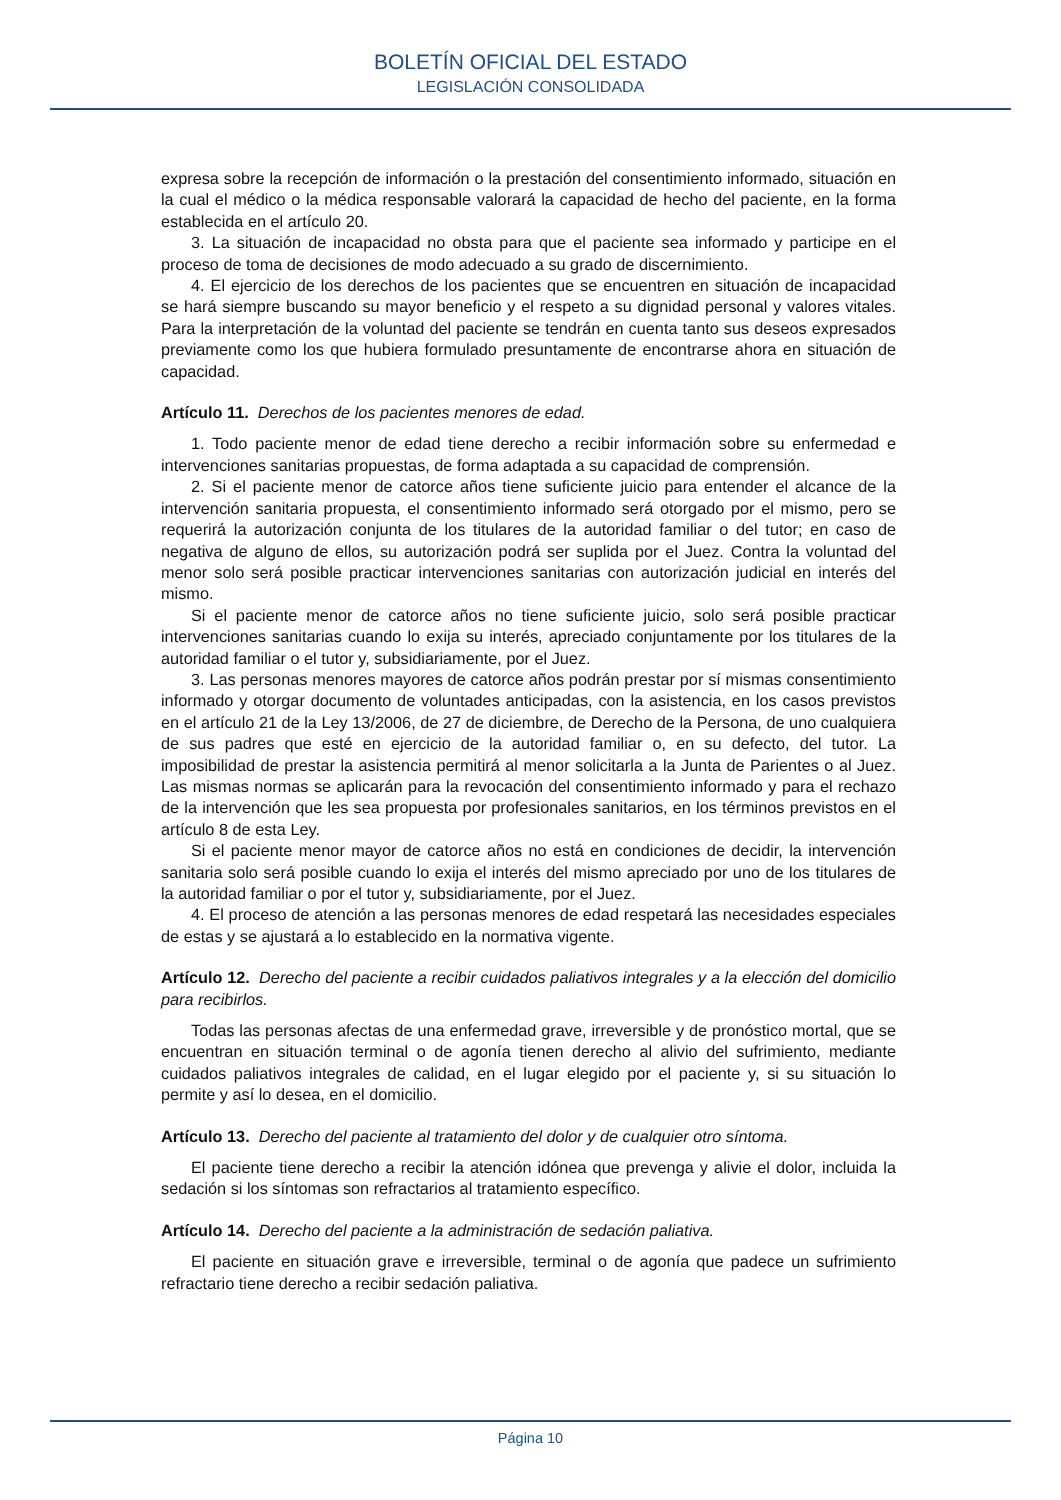BOLETÍN OFICIAL DEL ESTADO
LEGISLACIÓN CONSOLIDADA
expresa sobre la recepción de información o la prestación del consentimiento informado, situación en la cual el médico o la médica responsable valorará la capacidad de hecho del paciente, en la forma establecida en el artículo 20.
3. La situación de incapacidad no obsta para que el paciente sea informado y participe en el proceso de toma de decisiones de modo adecuado a su grado de discernimiento.
4. El ejercicio de los derechos de los pacientes que se encuentren en situación de incapacidad se hará siempre buscando su mayor beneficio y el respeto a su dignidad personal y valores vitales. Para la interpretación de la voluntad del paciente se tendrán en cuenta tanto sus deseos expresados previamente como los que hubiera formulado presuntamente de encontrarse ahora en situación de capacidad.
Artículo 11. Derechos de los pacientes menores de edad.
1. Todo paciente menor de edad tiene derecho a recibir información sobre su enfermedad e intervenciones sanitarias propuestas, de forma adaptada a su capacidad de comprensión.
2. Si el paciente menor de catorce años tiene suficiente juicio para entender el alcance de la intervención sanitaria propuesta, el consentimiento informado será otorgado por el mismo, pero se requerirá la autorización conjunta de los titulares de la autoridad familiar o del tutor; en caso de negativa de alguno de ellos, su autorización podrá ser suplida por el Juez. Contra la voluntad del menor solo será posible practicar intervenciones sanitarias con autorización judicial en interés del mismo.
Si el paciente menor de catorce años no tiene suficiente juicio, solo será posible practicar intervenciones sanitarias cuando lo exija su interés, apreciado conjuntamente por los titulares de la autoridad familiar o el tutor y, subsidiariamente, por el Juez.
3. Las personas menores mayores de catorce años podrán prestar por sí mismas consentimiento informado y otorgar documento de voluntades anticipadas, con la asistencia, en los casos previstos en el artículo 21 de la Ley 13/2006, de 27 de diciembre, de Derecho de la Persona, de uno cualquiera de sus padres que esté en ejercicio de la autoridad familiar o, en su defecto, del tutor. La imposibilidad de prestar la asistencia permitirá al menor solicitarla a la Junta de Parientes o al Juez. Las mismas normas se aplicarán para la revocación del consentimiento informado y para el rechazo de la intervención que les sea propuesta por profesionales sanitarios, en los términos previstos en el artículo 8 de esta Ley.
Si el paciente menor mayor de catorce años no está en condiciones de decidir, la intervención sanitaria solo será posible cuando lo exija el interés del mismo apreciado por uno de los titulares de la autoridad familiar o por el tutor y, subsidiariamente, por el Juez.
4. El proceso de atención a las personas menores de edad respetará las necesidades especiales de estas y se ajustará a lo establecido en la normativa vigente.
Artículo 12. Derecho del paciente a recibir cuidados paliativos integrales y a la elección del domicilio para recibirlos.
Todas las personas afectas de una enfermedad grave, irreversible y de pronóstico mortal, que se encuentran en situación terminal o de agonía tienen derecho al alivio del sufrimiento, mediante cuidados paliativos integrales de calidad, en el lugar elegido por el paciente y, si su situación lo permite y así lo desea, en el domicilio.
Artículo 13. Derecho del paciente al tratamiento del dolor y de cualquier otro síntoma.
El paciente tiene derecho a recibir la atención idónea que prevenga y alivie el dolor, incluida la sedación si los síntomas son refractarios al tratamiento específico.
Artículo 14. Derecho del paciente a la administración de sedación paliativa.
El paciente en situación grave e irreversible, terminal o de agonía que padece un sufrimiento refractario tiene derecho a recibir sedación paliativa.
Página 10